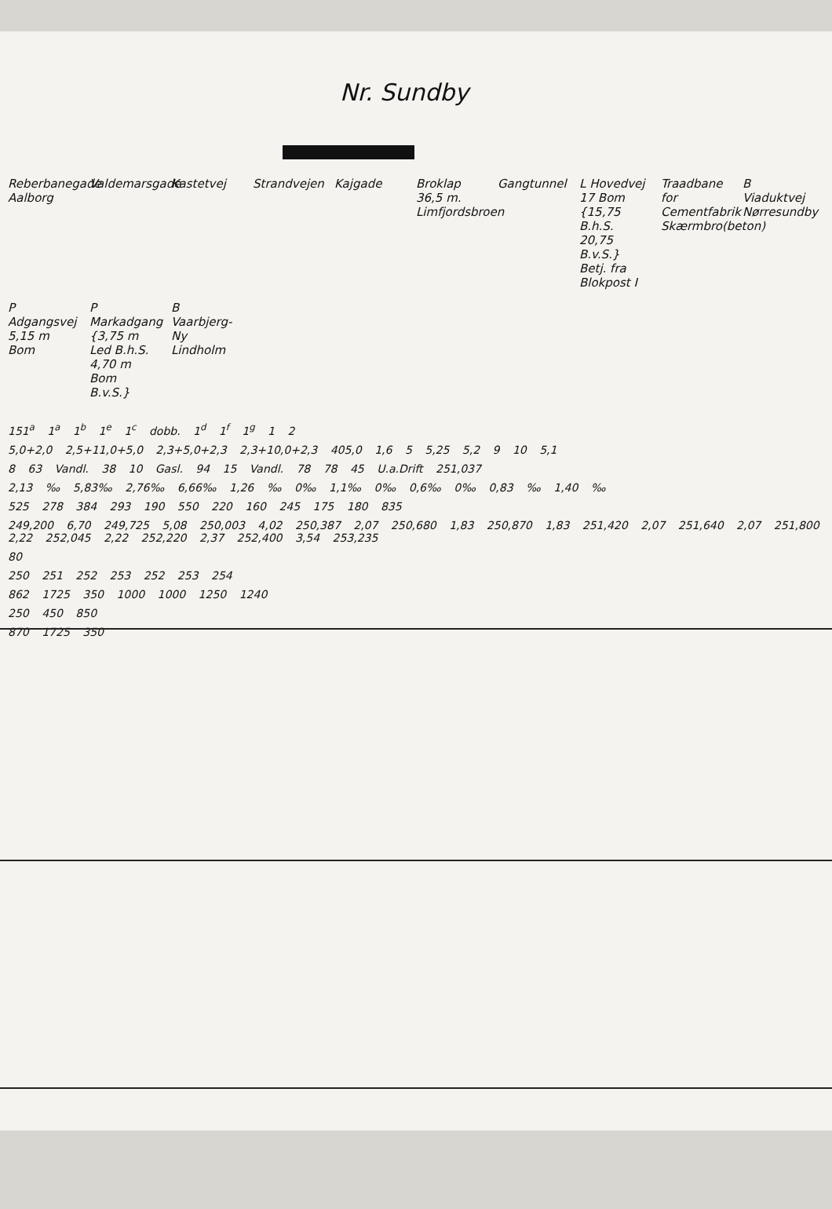Nr. Sundby
Reberbanegade Aalborg
Valdemarsgade
Kastetvej
Strandvejen
Kajgade
Broklap 36,5 m. Limfjordsbroen
Gangtunnel
L Hovedvej 17 Bom {15,75 B.h.S. 20,75 B.v.S.} Betj. fra Blokpost I
Traadbane for Cementfabrik Skærmbro(beton)
B Viaduktvej Nørresundby
P Adgangsvej 5,15 m Bom
P Markadgang {3,75 m Led B.h.S. 4,70 m Bom B.v.S.}
B Vaarbjerg-Ny Lindholm
151<sup>a</sup> 1<sup>a</sup> 1<sup>b</sup> 1<sup>e</sup> 1<sup>c</sup> dobb. 1<sup>d</sup> 1<sup>f</sup> 1<sup>g</sup> 1 2
5,0+2,0 2,5+11,0+5,0 2,3+5,0+2,3 2,3+10,0+2,3 405,0 1,6 5 5,25 5,2 9 10 5,1
8 63 Vandl. 38 10 Gasl. 94 15 Vandl. 78 78 45 U.a.Drift 251,037
2,13 ‰ 5,83‰ 2,76‰ 6,66‰ 1,26 ‰ 0‰ 1,1‰ 0‰ 0,6‰ 0‰ 0,83 ‰ 1,40 ‰
525 278 384 293 190 550 220 160 245 175 180 835
249,200 6,70 249,725 5,08 250,003 4,02 250,387 2,07 250,680 1,83 250,870 1,83 251,420 2,07 251,640 2,07 251,800 2,22 252,045 2,22 252,220 2,37 252,400 3,54 253,235
80
250 251 252 253 252 253 254
862 1725 350 1000 1000 1250 1240
250 450 850
870 1725 350